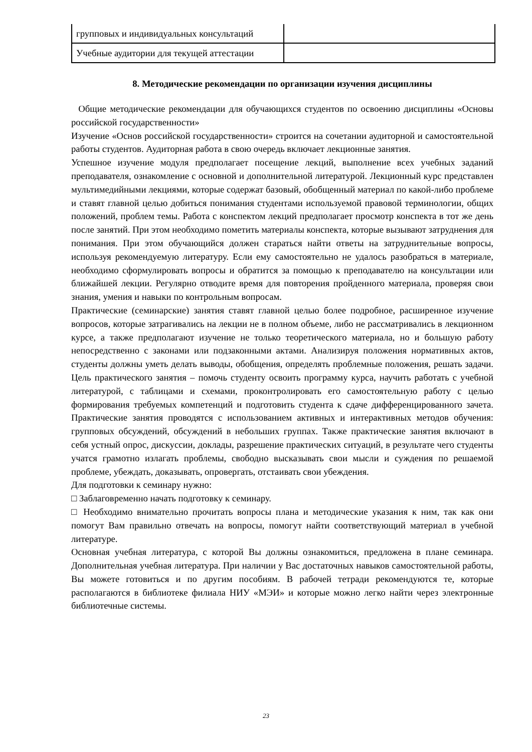| групповых и индивидуальных консультаций | |
| Учебные аудитории для текущей аттестации | |
8. Методические рекомендации по организации изучения дисциплины
Общие методические рекомендации для обучающихся студентов по освоению дисциплины «Основы российской государственности»
Изучение «Основ российской государственности» строится на сочетании аудиторной и самостоятельной работы студентов. Аудиторная работа в свою очередь включает лекционные занятия.
Успешное изучение модуля предполагает посещение лекций, выполнение всех учебных заданий преподавателя, ознакомление с основной и дополнительной литературой. Лекционный курс представлен мультимедийными лекциями, которые содержат базовый, обобщенный материал по какой-либо проблеме и ставят главной целью добиться понимания студентами используемой правовой терминологии, общих положений, проблем темы. Работа с конспектом лекций предполагает просмотр конспекта в тот же день после занятий. При этом необходимо пометить материалы конспекта, которые вызывают затруднения для понимания. При этом обучающийся должен стараться найти ответы на затруднительные вопросы, используя рекомендуемую литературу. Если ему самостоятельно не удалось разобраться в материале, необходимо сформулировать вопросы и обратится за помощью к преподавателю на консультации или ближайшей лекции. Регулярно отводите время для повторения пройденного материала, проверяя свои знания, умения и навыки по контрольным вопросам.
Практические (семинарские) занятия ставят главной целью более подробное, расширенное изучение вопросов, которые затрагивались на лекции не в полном объеме, либо не рассматривались в лекционном курсе, а также предполагают изучение не только теоретического материала, но и большую работу непосредственно с законами или подзаконными актами. Анализируя положения нормативных актов, студенты должны уметь делать выводы, обобщения, определять проблемные положения, решать задачи. Цель практического занятия – помочь студенту освоить программу курса, научить работать с учебной литературой, с таблицами и схемами, проконтролировать его самостоятельную работу с целью формирования требуемых компетенций и подготовить студента к сдаче дифференцированного зачета. Практические занятия проводятся с использованием активных и интерактивных методов обучения: групповых обсуждений, обсуждений в небольших группах. Также практические занятия включают в себя устный опрос, дискуссии, доклады, разрешение практических ситуаций, в результате чего студенты учатся грамотно излагать проблемы, свободно высказывать свои мысли и суждения по решаемой проблеме, убеждать, доказывать, опровергать, отстаивать свои убеждения.
Для подготовки к семинару нужно:
□ Заблаговременно начать подготовку к семинару.
□ Необходимо внимательно прочитать вопросы плана и методические указания к ним, так как они помогут Вам правильно отвечать на вопросы, помогут найти соответствующий материал в учебной литературе.
Основная учебная литература, с которой Вы должны ознакомиться, предложена в плане семинара. Дополнительная учебная литература. При наличии у Вас достаточных навыков самостоятельной работы, Вы можете готовиться и по другим пособиям. В рабочей тетради рекомендуются те, которые располагаются в библиотеке филиала НИУ «МЭИ» и которые можно легко найти через электронные библиотечные системы.
23